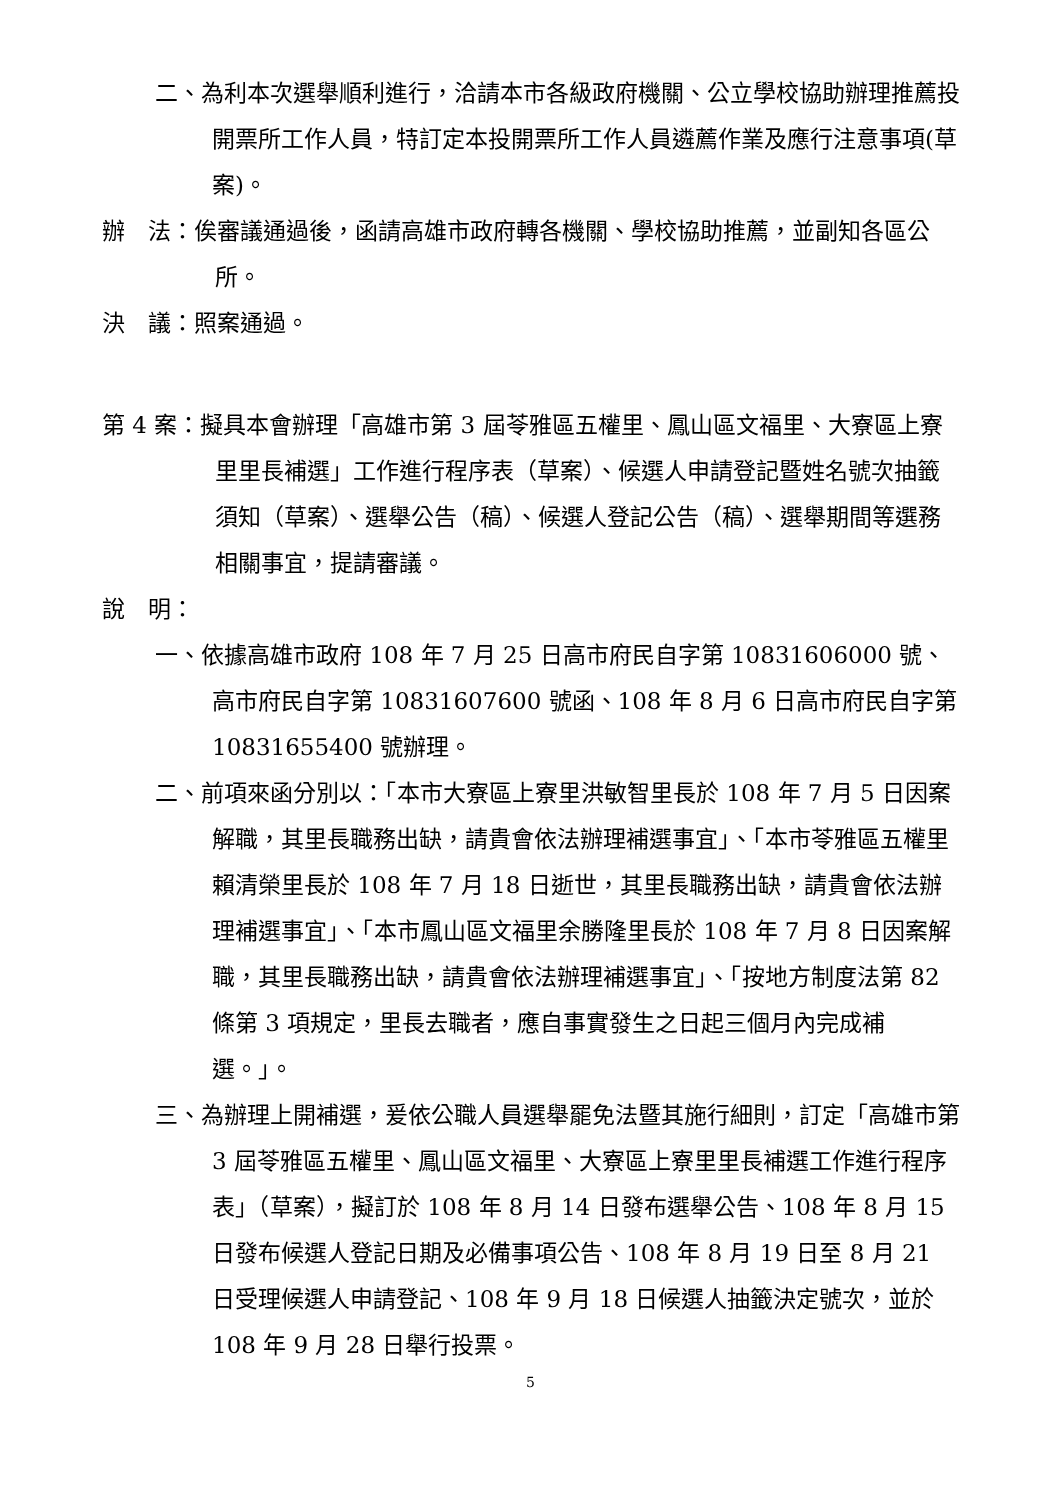二、為利本次選舉順利進行，洽請本市各級政府機關、公立學校協助辦理推薦投開票所工作人員，特訂定本投開票所工作人員遴薦作業及應行注意事項(草案)。
辦　法：俟審議通過後，函請高雄市政府轉各機關、學校協助推薦，並副知各區公所。
決　議：照案通過。
第 4 案：擬具本會辦理「高雄市第 3 屆苓雅區五權里、鳳山區文福里、大寮區上寮里里長補選」工作進行程序表（草案）、候選人申請登記暨姓名號次抽籤須知（草案）、選舉公告（稿）、候選人登記公告（稿）、選舉期間等選務相關事宜，提請審議。
說　明：
一、依據高雄市政府 108 年 7 月 25 日高市府民自字第 10831606000 號、高市府民自字第 10831607600 號函、108 年 8 月 6 日高市府民自字第 10831655400 號辦理。
二、前項來函分別以：「本市大寮區上寮里洪敏智里長於 108 年 7 月 5 日因案解職，其里長職務出缺，請貴會依法辦理補選事宜」、「本市苓雅區五權里賴清榮里長於 108 年 7 月 18 日逝世，其里長職務出缺，請貴會依法辦理補選事宜」、「本市鳳山區文福里余勝隆里長於 108 年 7 月 8 日因案解職，其里長職務出缺，請貴會依法辦理補選事宜」、「按地方制度法第 82 條第 3 項規定，里長去職者，應自事實發生之日起三個月內完成補選。」。
三、為辦理上開補選，爰依公職人員選舉罷免法暨其施行細則，訂定「高雄市第 3 屆苓雅區五權里、鳳山區文福里、大寮區上寮里里長補選工作進行程序表」（草案），擬訂於 108 年 8 月 14 日發布選舉公告、108 年 8 月 15 日發布候選人登記日期及必備事項公告、108 年 8 月 19 日至 8 月 21 日受理候選人申請登記、108 年 9 月 18 日候選人抽籤決定號次，並於 108 年 9 月 28 日舉行投票。
5